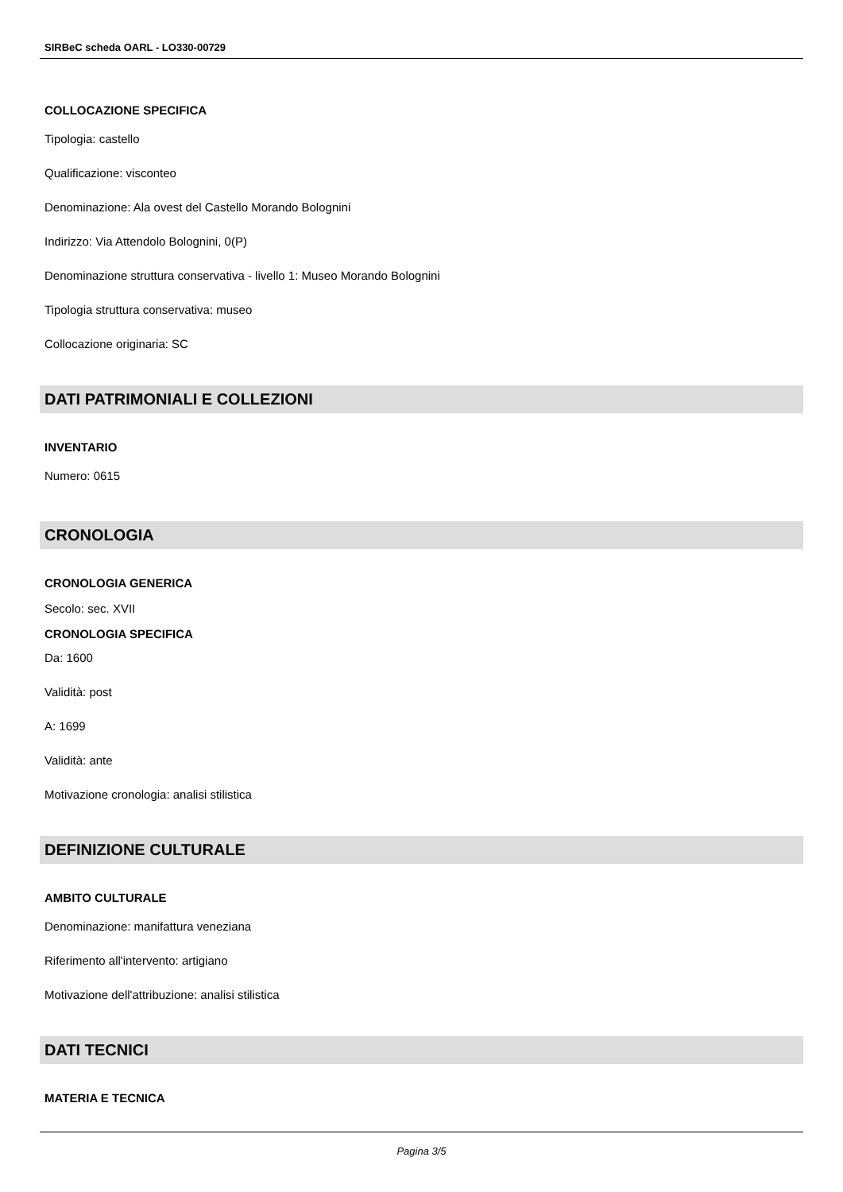SIRBeC scheda OARL - LO330-00729
COLLOCAZIONE SPECIFICA
Tipologia: castello
Qualificazione: visconteo
Denominazione: Ala ovest del Castello Morando Bolognini
Indirizzo: Via Attendolo Bolognini, 0(P)
Denominazione struttura conservativa - livello 1: Museo Morando Bolognini
Tipologia struttura conservativa: museo
Collocazione originaria: SC
DATI PATRIMONIALI E COLLEZIONI
INVENTARIO
Numero: 0615
CRONOLOGIA
CRONOLOGIA GENERICA
Secolo: sec. XVII
CRONOLOGIA SPECIFICA
Da: 1600
Validità: post
A: 1699
Validità: ante
Motivazione cronologia: analisi stilistica
DEFINIZIONE CULTURALE
AMBITO CULTURALE
Denominazione: manifattura veneziana
Riferimento all'intervento: artigiano
Motivazione dell'attribuzione: analisi stilistica
DATI TECNICI
MATERIA E TECNICA
Pagina 3/5